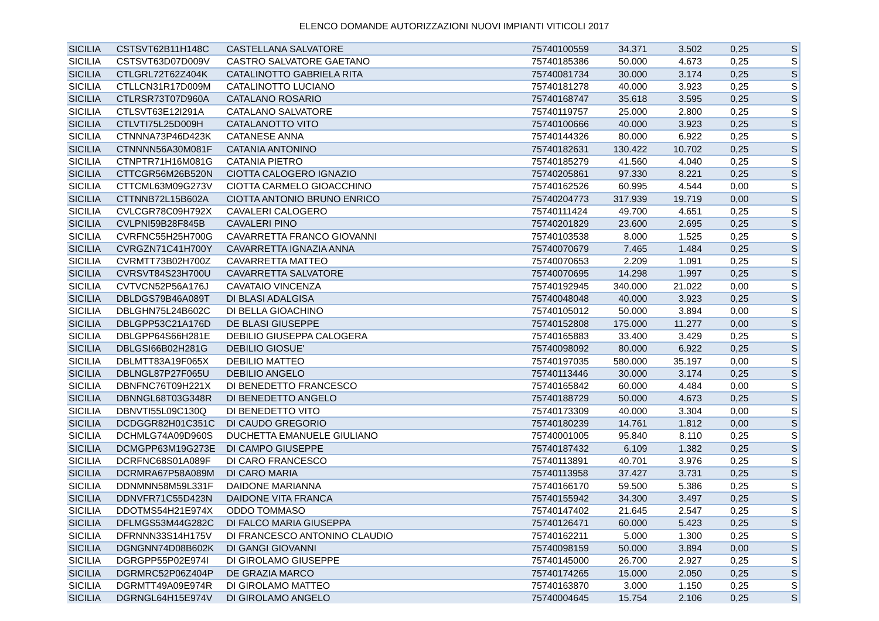ELENCO DOMANDE AUTORIZZAZIONI NUOVI IMPIANTI VITICOLI 2017
| SICILIA | CSTSVT62B11H148C | CASTELLANA SALVATORE | 75740100559 | 34.371 | 3.502 | 0,25 | S |
| SICILIA | CSTSVT63D07D009V | CASTRO SALVATORE GAETANO | 75740185386 | 50.000 | 4.673 | 0,25 | S |
| SICILIA | CTLGRL72T62Z404K | CATALINOTTO GABRIELA RITA | 75740081734 | 30.000 | 3.174 | 0,25 | S |
| SICILIA | CTLLCN31R17D009M | CATALINOTTO LUCIANO | 75740181278 | 40.000 | 3.923 | 0,25 | S |
| SICILIA | CTLRSR73T07D960A | CATALANO ROSARIO | 75740168747 | 35.618 | 3.595 | 0,25 | S |
| SICILIA | CTLSVT63E12I291A | CATALANO SALVATORE | 75740119757 | 25.000 | 2.800 | 0,25 | S |
| SICILIA | CTLVTI75L25D009H | CATALANOTTO VITO | 75740100666 | 40.000 | 3.923 | 0,25 | S |
| SICILIA | CTNNNA73P46D423K | CATANESE ANNA | 75740144326 | 80.000 | 6.922 | 0,25 | S |
| SICILIA | CTNNNN56A30M081F | CATANIA ANTONINO | 75740182631 | 130.422 | 10.702 | 0,25 | S |
| SICILIA | CTNPTR71H16M081G | CATANIA PIETRO | 75740185279 | 41.560 | 4.040 | 0,25 | S |
| SICILIA | CTTCGR56M26B520N | CIOTTA CALOGERO IGNAZIO | 75740205861 | 97.330 | 8.221 | 0,25 | S |
| SICILIA | CTTCML63M09G273V | CIOTTA CARMELO GIOACCHINO | 75740162526 | 60.995 | 4.544 | 0,00 | S |
| SICILIA | CTTNNB72L15B602A | CIOTTA ANTONIO BRUNO ENRICO | 75740204773 | 317.939 | 19.719 | 0,00 | S |
| SICILIA | CVLCGR78C09H792X | CAVALERI CALOGERO | 75740111424 | 49.700 | 4.651 | 0,25 | S |
| SICILIA | CVLPNI59B28F845B | CAVALERI PINO | 75740201829 | 23.600 | 2.695 | 0,25 | S |
| SICILIA | CVRFNC55H25H700G | CAVARRETTA FRANCO GIOVANNI | 75740103538 | 8.000 | 1.525 | 0,25 | S |
| SICILIA | CVRGZN71C41H700Y | CAVARRETTA IGNAZIA ANNA | 75740070679 | 7.465 | 1.484 | 0,25 | S |
| SICILIA | CVRMTT73B02H700Z | CAVARRETTA MATTEO | 75740070653 | 2.209 | 1.091 | 0,25 | S |
| SICILIA | CVRSVT84S23H700U | CAVARRETTA SALVATORE | 75740070695 | 14.298 | 1.997 | 0,25 | S |
| SICILIA | CVTVCN52P56A176J | CAVATAIO VINCENZA | 75740192945 | 340.000 | 21.022 | 0,00 | S |
| SICILIA | DBLDGS79B46A089T | DI BLASI ADALGISA | 75740048048 | 40.000 | 3.923 | 0,25 | S |
| SICILIA | DBLGHN75L24B602C | DI BELLA GIOACHINO | 75740105012 | 50.000 | 3.894 | 0,00 | S |
| SICILIA | DBLGPP53C21A176D | DE BLASI GIUSEPPE | 75740152808 | 175.000 | 11.277 | 0,00 | S |
| SICILIA | DBLGPP64S66H281E | DEBILIO GIUSEPPA CALOGERA | 75740165883 | 33.400 | 3.429 | 0,25 | S |
| SICILIA | DBLGSI66B02H281G | DEBILIO GIOSUE' | 75740098092 | 80.000 | 6.922 | 0,25 | S |
| SICILIA | DBLMTT83A19F065X | DEBILIO MATTEO | 75740197035 | 580.000 | 35.197 | 0,00 | S |
| SICILIA | DBLNGL87P27F065U | DEBILIO ANGELO | 75740113446 | 30.000 | 3.174 | 0,25 | S |
| SICILIA | DBNFNC76T09H221X | DI BENEDETTO FRANCESCO | 75740165842 | 60.000 | 4.484 | 0,00 | S |
| SICILIA | DBNNGL68T03G348R | DI BENEDETTO ANGELO | 75740188729 | 50.000 | 4.673 | 0,25 | S |
| SICILIA | DBNVTI55L09C130Q | DI BENEDETTO VITO | 75740173309 | 40.000 | 3.304 | 0,00 | S |
| SICILIA | DCDGGR82H01C351C | DI CAUDO GREGORIO | 75740180239 | 14.761 | 1.812 | 0,00 | S |
| SICILIA | DCHMLG74A09D960S | DUCHETTA EMANUELE GIULIANO | 75740001005 | 95.840 | 8.110 | 0,25 | S |
| SICILIA | DCMGPP63M19G273E | DI CAMPO GIUSEPPE | 75740187432 | 6.109 | 1.382 | 0,25 | S |
| SICILIA | DCRFNC68S01A089F | DI CARO FRANCESCO | 75740113891 | 40.701 | 3.976 | 0,25 | S |
| SICILIA | DCRMRA67P58A089M | DI CARO MARIA | 75740113958 | 37.427 | 3.731 | 0,25 | S |
| SICILIA | DDNMNN58M59L331F | DAIDONE MARIANNA | 75740166170 | 59.500 | 5.386 | 0,25 | S |
| SICILIA | DDNVFR71C55D423N | DAIDONE VITA FRANCA | 75740155942 | 34.300 | 3.497 | 0,25 | S |
| SICILIA | DDOTMS54H21E974X | ODDO TOMMASO | 75740147402 | 21.645 | 2.547 | 0,25 | S |
| SICILIA | DFLMGS53M44G282C | DI FALCO MARIA GIUSEPPA | 75740126471 | 60.000 | 5.423 | 0,25 | S |
| SICILIA | DFRNNN33S14H175V | DI FRANCESCO ANTONINO CLAUDIO | 75740162211 | 5.000 | 1.300 | 0,25 | S |
| SICILIA | DGNGNN74D08B602K | DI GANGI GIOVANNI | 75740098159 | 50.000 | 3.894 | 0,00 | S |
| SICILIA | DGRGPP55P02E974I | DI GIROLAMO GIUSEPPE | 75740145000 | 26.700 | 2.927 | 0,25 | S |
| SICILIA | DGRMRC52P06Z404P | DE GRAZIA MARCO | 75740174265 | 15.000 | 2.050 | 0,25 | S |
| SICILIA | DGRMTT49A09E974R | DI GIROLAMO MATTEO | 75740163870 | 3.000 | 1.150 | 0,25 | S |
| SICILIA | DGRNGL64H15E974V | DI GIROLAMO ANGELO | 75740004645 | 15.754 | 2.106 | 0,25 | S |